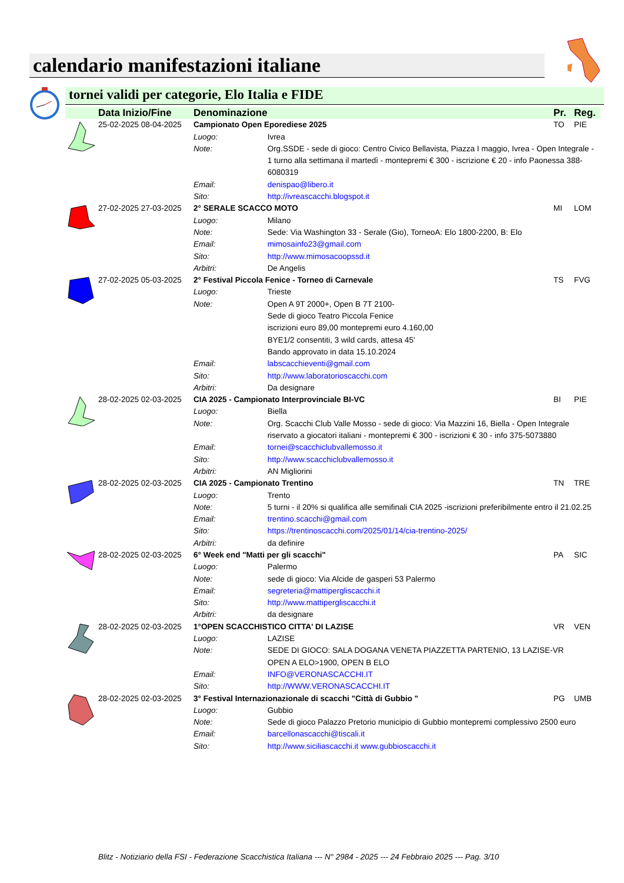calendario manifestazioni italiane
tornei validi per categorie, Elo Italia e FIDE
| | Data Inizio/Fine | Denominazione | | Pr. | Reg. |
| --- | --- | --- | --- | --- | --- |
| | 25-02-2025 08-04-2025 | Campionato Open Eporediese 2025 | | TO | PIE |
| | | Luogo: | Ivrea | | |
| | | Note: | Org.SSDE - sede di gioco: Centro Civico Bellavista, Piazza I maggio, Ivrea - Open Integrale - 1 turno alla settimana il martedì - montepremi € 300 - iscrizione € 20 - info Paonessa 388-6080319 | | |
| | | Email: | denispao@libero.it | | |
| | | Sito: | http://ivreascacchi.blogspot.it | | |
| | 27-02-2025 27-03-2025 | 2° SERALE SCACCO MOTO | | MI | LOM |
| | | Luogo: | Milano | | |
| | | Note: | Sede: Via Washington 33 - Serale (Gio), TorneoA: Elo 1800-2200, B: Elo | | |
| | | Email: | mimosainfo23@gmail.com | | |
| | | Sito: | http://www.mimosacoopssd.it | | |
| | | Arbitri: | De Angelis | | |
| | 27-02-2025 05-03-2025 | 2° Festival Piccola Fenice - Torneo di Carnevale | | TS | FVG |
| | | Luogo: | Trieste | | |
| | | Note: | Open A 9T 2000+, Open B 7T 2100- Sede di gioco Teatro Piccola Fenice iscrizioni euro 89,00 montepremi euro 4.160,00 BYE1/2 consentiti, 3 wild cards, attesa 45' Bando approvato in data 15.10.2024 | | |
| | | Email: | labscacchieventi@gmail.com | | |
| | | Sito: | http://www.laboratorioscacchi.com | | |
| | | Arbitri: | Da designare | | |
| | 28-02-2025 02-03-2025 | CIA 2025 - Campionato Interprovinciale BI-VC | | BI | PIE |
| | | Luogo: | Biella | | |
| | | Note: | Org. Scacchi Club Valle Mosso - sede di gioco: Via Mazzini 16, Biella - Open Integrale riservato a giocatori italiani - montepremi € 300 - iscrizioni € 30 - info 375-5073880 | | |
| | | Email: | tornei@scacchiclubvallemosso.it | | |
| | | Sito: | http://www.scacchiclubvallemosso.it | | |
| | | Arbitri: | AN Migliorini | | |
| | 28-02-2025 02-03-2025 | CIA 2025 - Campionato Trentino | | TN | TRE |
| | | Luogo: | Trento | | |
| | | Note: | 5 turni - il 20% si qualifica alle semifinali CIA 2025 -iscrizioni preferibilmente entro il 21.02.25 | | |
| | | Email: | trentino.scacchi@gmail.com | | |
| | | Sito: | https://trentinoscacchi.com/2025/01/14/cia-trentino-2025/ | | |
| | | Arbitri: | da definire | | |
| | 28-02-2025 02-03-2025 | 6° Week end "Matti per gli scacchi" | | PA | SIC |
| | | Luogo: | Palermo | | |
| | | Note: | sede di gioco: Via Alcide de gasperi 53 Palermo | | |
| | | Email: | segreteria@mattipergliscacchi.it | | |
| | | Sito: | http://www.mattipergliscacchi.it | | |
| | | Arbitri: | da designare | | |
| | 28-02-2025 02-03-2025 | 1°OPEN SCACCHISTICO CITTA' DI LAZISE | | VR | VEN |
| | | Luogo: | LAZISE | | |
| | | Note: | SEDE DI GIOCO: SALA DOGANA VENETA PIAZZETTA PARTENIO, 13 LAZISE-VR OPEN A ELO>1900, OPEN B ELO | | |
| | | Email: | INFO@VERONASCACCHI.IT | | |
| | | Sito: | http://WWW.VERONASCACCHI.IT | | |
| | 28-02-2025 02-03-2025 | 3° Festival Internazionazionale di scacchi "Città di Gubbio " | | PG | UMB |
| | | Luogo: | Gubbio | | |
| | | Note: | Sede di gioco Palazzo Pretorio municipio di Gubbio montepremi complessivo 2500 euro | | |
| | | Email: | barcellonascacchi@tiscali.it | | |
| | | Sito: | http://www.siciliascacchi.it www.gubbioscacchi.it | | |
Blitz - Notiziario della FSI - Federazione Scacchistica Italiana --- N° 2984 - 2025 --- 24 Febbraio 2025 --- Pag. 3/10